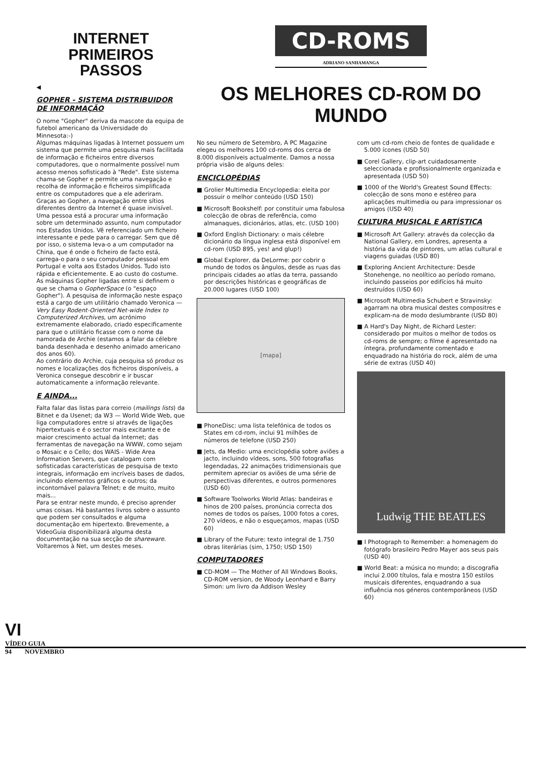INTERNET
PRIMEIROS PASSOS
◀
GOPHER - SISTEMA DISTRIBUIDOR DE INFORMAÇÃO
O nome "Gopher" deriva da mascote da equipa de futebol americano da Universidade do Minnesota:-)
Algumas máquinas ligadas à Internet possuem um sistema que permite uma pesquisa mais facilitada de informação e ficheiros entre diversos computadores, que o normalmente possível num acesso menos sofisticado à "Rede". Este sistema chama-se Gopher e permite uma navegação e recolha de informação e ficheiros simplificada entre os computadores que a ele aderiram.
Graças ao Gopher, a navegação entre sítios diferentes dentro da Internet é quase invisível. Uma pessoa está a procurar uma informação sobre um determinado assunto, num computador nos Estados Unidos. Vê referenciado um ficheiro interessante e pede para o carregar. Sem que dê por isso, o sistema leva-o a um computador na China, que é onde o ficheiro de facto está, carrega-o para o seu computador pessoal em Portugal e volta aos Estados Unidos. Tudo isto rápida e eficientemente. E ao custo do costume.
As máquinas Gopher ligadas entre si definem o que se chama o GopherSpace (o "espaço Gopher"). A pesquisa de informação neste espaço está a cargo de um utilitário chamado Veronica — Very Easy Rodent-Oriented Net-wide Index to Computerized Archives, um acrónimo extremamente elaborado, criado especificamente para que o utilitário ficasse com o nome da namorada de Archie (estamos a falar da célebre banda desenhada e desenho animado americano dos anos 60).
Ao contrário do Archie, cuja pesquisa só produz os nomes e localizações dos ficheiros disponíveis, a Veronica consegue descobrir e ir buscar automaticamente a informação relevante.
E AINDA...
Falta falar das listas para correio (mailings lists) da Bitnet e da Usenet; da W3 — World Wide Web, que liga computadores entre si através de ligações hipertextuais e é o sector mais excitante e de maior crescimento actual da Internet; das ferramentas de navegação na WWW, como sejam o Mosaic e o Cello; dos WAIS - Wide Area Information Servers, que catalogam com sofisticadas características de pesquisa de texto integrais, informação em incríveis bases de dados, incluindo elementos gráficos e outros; da incontornável palavra Telnet; e de muito, muito mais...
Para se entrar neste mundo, é preciso aprender umas coisas. Há bastantes livros sobre o assunto que podem ser consultados e alguma documentação em hipertexto. Brevemente, a VideoGuia disponibilizará alguma desta documentação na sua secção de shareware.
Voltaremos à Net, um destes meses.
CD-ROMS
ADRIANO SANHAMANGA
OS MELHORES CD-ROM DO MUNDO
No seu número de Setembro, A PC Magazine elegeu os melhores 100 cd-roms dos cerca de 8.000 disponíveis actualmente. Damos a nossa própria visão de alguns deles:
ENCICLOPÉDIAS
■ Grolier Multimedia Encyclopedia: eleita por possuir o melhor conteúdo (USD 150)
■ Microsoft Bookshelf: por constituir uma fabulosa colecção de obras de referência, como almanaques, dicionários, atlas, etc. (USD 100)
■ Oxford English Dictionary: o mais célebre dicionário da língua inglesa está disponível em cd-rom (USD 895, yes! and glup!)
■ Global Explorer, da DeLorme: por cobrir o mundo de todos os ângulos, desde as ruas das principais cidades ao atlas da terra, passando por descrições históricas e geográficas de 20.000 lugares (USD 100)
[mapa]
■ PhoneDisc: uma lista telefónica de todos os States em cd-rom, inclui 91 milhões de números de telefone (USD 250)
■ Jets, da Medio: uma enciclopédia sobre aviões a jacto, incluindo vídeos, sons, 500 fotografias legendadas, 22 animações tridimensionais que permitem apreciar os aviões de uma série de perspectivas diferentes, e outros pormenores (USD 60)
■ Software Toolworks World Atlas: bandeiras e hinos de 200 países, pronúncia correcta dos nomes de todos os países, 1000 fotos a cores, 270 vídeos, e não o esqueçamos, mapas (USD 60)
■ Library of the Future: texto integral de 1.750 obras literárias (sim, 1750; USD 150)
COMPUTADORES
■ CD-MOM — The Mother of All Windows Books, CD-ROM version, de Woody Leonhard e Barry Simon: um livro da Addison Wesley
com um cd-rom cheio de fontes de qualidade e 5.000 ícones (USD 50)
■ Corel Gallery, clip-art cuidadosamente seleccionada e profissionalmente organizada e apresentada (USD 50)
■ 1000 of the World's Greatest Sound Effects: colecção de sons mono e estéreo para aplicações multimedia ou para impressionar os amigos (USD 40)
CULTURA MUSICAL E ARTÍSTICA
■ Microsoft Art Gallery: através da colecção da National Gallery, em Londres, apresenta a história da vida de pintores, um atlas cultural e viagens guiadas (USD 80)
■ Exploring Ancient Architecture: Desde Stonehenge, no neolítico ao período romano, incluindo passeios por edifícios há muito destruídos (USD 60)
■ Microsoft Multimedia Schubert e Stravinsky: agarram na obra musical destes compositres e explicam-na de modo deslumbrante (USD 80)
■ A Hard's Day Night, de Richard Lester: considerado por muitos o melhor de todos os cd-roms de sempre; o filme é apresentado na íntegra, profundamente comentado e enquadrado na história do rock, além de uma série de extras (USD 40)
Ludwig THE BEATLES
■ I Photograph to Remember: a homenagem do fotógrafo brasileiro Pedro Mayer aos seus pais (USD 40)
■ World Beat: a música no mundo; a discografia inclui 2.000 títulos, fala e mostra 150 estilos musicais diferentes, enquadrando a sua influência nos géneros contemporâneos (USD 60)
VI
VÍDEO GUIA
94 NOVEMBRO